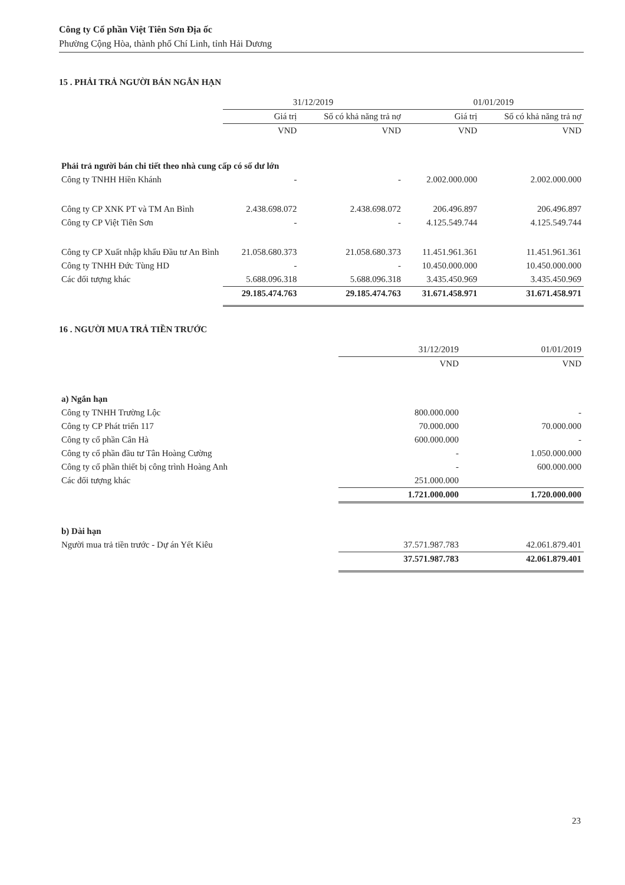Công ty Cổ phần Việt Tiên Sơn Địa ốc
Phường Cộng Hòa, thành phố Chí Linh, tỉnh Hải Dương
15 . PHẢI TRẢ NGƯỜI BÁN NGẮN HẠN
| | 31/12/2019 | | 01/01/2019 | |
| --- | --- | --- | --- | --- |
| | Giá trị | Số có khả năng trả nợ | Giá trị | Số có khả năng trả nợ |
| | VND | VND | VND | VND |
| Phải trả người bán chi tiết theo nhà cung cấp có số dư lớn | | | | |
| Công ty TNHH Hiền Khánh | - | - | 2.002.000.000 | 2.002.000.000 |
| Công ty CP XNK PT và TM An Bình | 2.438.698.072 | 2.438.698.072 | 206.496.897 | 206.496.897 |
| Công ty CP Việt Tiên Sơn | - | - | 4.125.549.744 | 4.125.549.744 |
| Công ty CP Xuất nhập khẩu Đầu tư An Bình | 21.058.680.373 | 21.058.680.373 | 11.451.961.361 | 11.451.961.361 |
| Công ty TNHH Đức Tùng HD | - | - | 10.450.000.000 | 10.450.000.000 |
| Các đối tượng khác | 5.688.096.318 | 5.688.096.318 | 3.435.450.969 | 3.435.450.969 |
| | 29.185.474.763 | 29.185.474.763 | 31.671.458.971 | 31.671.458.971 |
16 . NGƯỜI MUA TRẢ TIỀN TRƯỚC
| | 31/12/2019 | 01/01/2019 |
| --- | --- | --- |
| | VND | VND |
| a) Ngắn hạn | | |
| Công ty TNHH Trường Lộc | 800.000.000 | - |
| Công ty CP Phát triển 117 | 70.000.000 | 70.000.000 |
| Công ty cổ phần Cân Hà | 600.000.000 | - |
| Công ty cổ phần đầu tư Tân Hoàng Cường | - | 1.050.000.000 |
| Công ty cổ phần thiết bị công trình Hoàng Anh | - | 600.000.000 |
| Các đối tượng khác | 251.000.000 | |
| | 1.721.000.000 | 1.720.000.000 |
| b) Dài hạn | | |
| Người mua trả tiền trước - Dự án Yết Kiêu | 37.571.987.783 | 42.061.879.401 |
| | 37.571.987.783 | 42.061.879.401 |
23